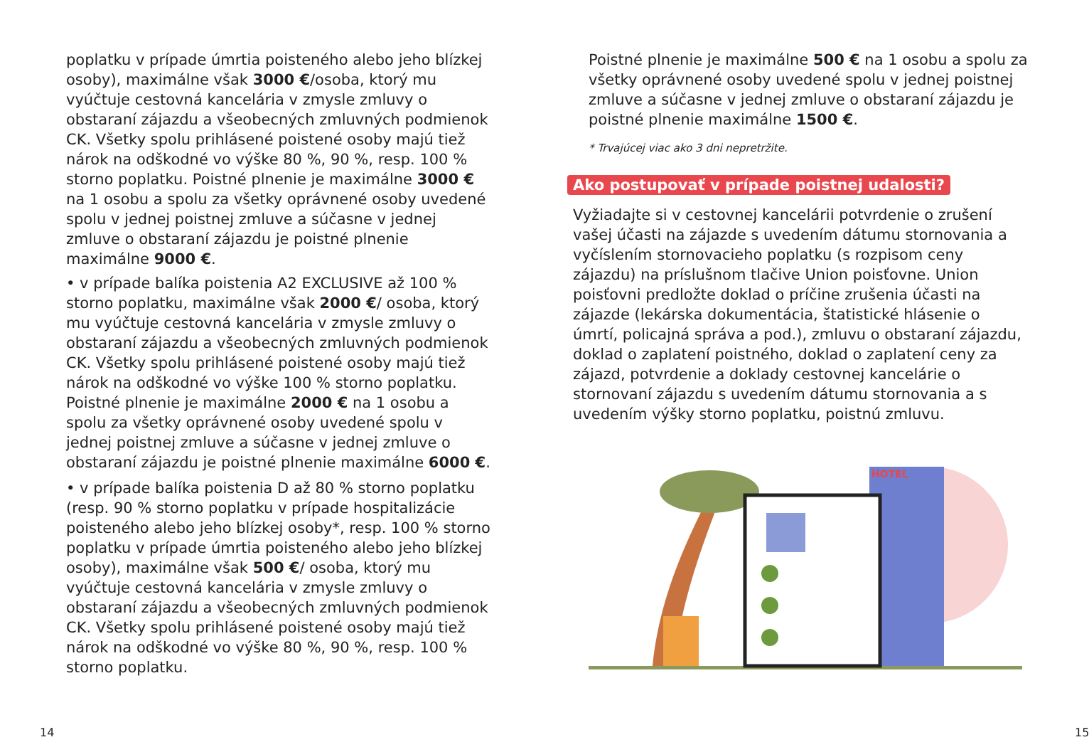poplatku v prípade úmrtia poisteného alebo jeho blízkej osoby), maximálne však 3000 €/osoba, ktorý mu vyúčtuje cestovná kancelária v zmysle zmluvy o obstaraní zájazdu a všeobecných zmluvných podmienok CK. Všetky spolu prihlásené poistené osoby majú tiež nárok na odškodné vo výške 80 %, 90 %, resp. 100 % storno poplatku. Poistné plnenie je maximálne 3000 € na 1 osobu a spolu za všetky oprávnené osoby uvedené spolu v jednej poistnej zmluve a súčasne v jednej zmluve o obstaraní zájazdu je poistné plnenie maximálne 9000 €.
• v prípade balíka poistenia A2 EXCLUSIVE až 100 % storno poplatku, maximálne však 2000 €/ osoba, ktorý mu vyúčtuje cestovná kancelária v zmysle zmluvy o obstaraní zájazdu a všeobecných zmluvných podmienok CK. Všetky spolu prihlásené poistené osoby majú tiež nárok na odškodné vo výške 100 % storno poplatku. Poistné plnenie je maximálne 2000 € na 1 osobu a spolu za všetky oprávnené osoby uvedené spolu v jednej poistnej zmluve a súčasne v jednej zmluve o obstaraní zájazdu je poistné plnenie maximálne 6000 €.
• v prípade balíka poistenia D až 80 % storno poplatku (resp. 90 % storno poplatku v prípade hospitalizácie poisteného alebo jeho blízkej osoby*, resp. 100 % storno poplatku v prípade úmrtia poisteného alebo jeho blízkej osoby), maximálne však 500 €/ osoba, ktorý mu vyúčtuje cestovná kancelária v zmysle zmluvy o obstaraní zájazdu a všeobecných zmluvných podmienok CK. Všetky spolu prihlásené poistené osoby majú tiež nárok na odškodné vo výške 80 %, 90 %, resp. 100 % storno poplatku.
Poistné plnenie je maximálne 500 € na 1 osobu a spolu za všetky oprávnené osoby uvedené spolu v jednej poistnej zmluve a súčasne v jednej zmluve o obstaraní zájazdu je poistné plnenie maximálne 1500 €.
* Trvajúcej viac ako 3 dni nepretržite.
Ako postupovať v prípade poistnej udalosti?
Vyžiadajte si v cestovnej kancelárii potvrdenie o zrušení vašej účasti na zájazde s uvedením dátumu stornovania a vyčíslením stornovacieho poplatku (s rozpisom ceny zájazdu) na príslušnom tlačive Union poisťovne. Union poisťovni predložte doklad o príčine zrušenia účasti na zájazde (lekárska dokumentácia, štatistické hlásenie o úmrtí, policajná správa a pod.), zmluvu o obstaraní zájazdu, doklad o zaplatení poistného, doklad o zaplatení ceny za zájazd, potvrdenie a doklady cestovnej kancelárie o stornovaní zájazdu s uvedením dátumu stornovania a s uvedením výšky storno poplatku, poistnú zmluvu.
HOTEL
14 15